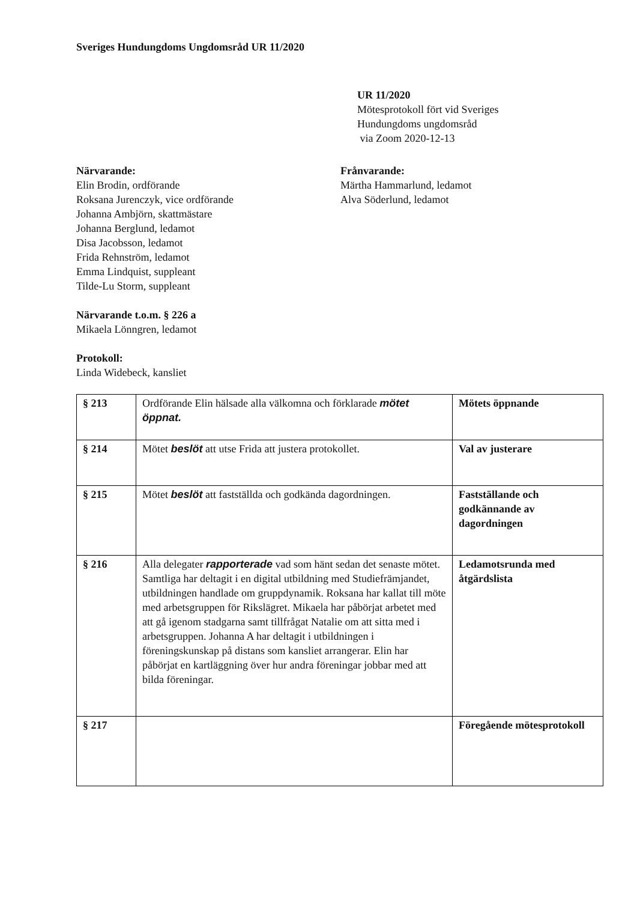Sveriges Hundungdoms Ungdomsråd UR 11/2020
UR 11/2020
Mötesprotokoll fört vid Sveriges
Hundungdoms ungdomsråd
via Zoom 2020-12-13
Närvarande:
Elin Brodin, ordförande
Roksana Jurenczyk, vice ordförande
Johanna Ambjörn, skattmästare
Johanna Berglund, ledamot
Disa Jacobsson, ledamot
Frida Rehnström, ledamot
Emma Lindquist, suppleant
Tilde-Lu Storm, suppleant
Närvarande t.o.m. § 226 a
Mikaela Lönngren, ledamot
Protokoll:
Linda Widebeck, kansliet
Frånvarande:
Märtha Hammarlund, ledamot
Alva Söderlund, ledamot
| § 213 | Ordförande Elin hälsade alla välkomna och förklarade mötet öppnat. | Mötets öppnande |
| § 214 | Mötet beslöt att utse Frida att justera protokollet. | Val av justerare |
| § 215 | Mötet beslöt att fastställda och godkända dagordningen. | Fastställande och godkännande av dagordningen |
| § 216 | Alla delegater rapporterade vad som hänt sedan det senaste mötet. Samtliga har deltagit i en digital utbildning med Studiefrämjandet, utbildningen handlade om gruppdynamik. Roksana har kallat till möte med arbetsgruppen för Rikslägret. Mikaela har påbörjat arbetet med att gå igenom stadgarna samt tillfrågat Natalie om att sitta med i arbetsgruppen. Johanna A har deltagit i utbildningen i föreningskunskap på distans som kansliet arrangerar. Elin har påbörjat en kartläggning över hur andra föreningar jobbar med att bilda föreningar. | Ledamotsrunda med åtgärdslista |
| § 217 | | Föregående mötesprotokoll |